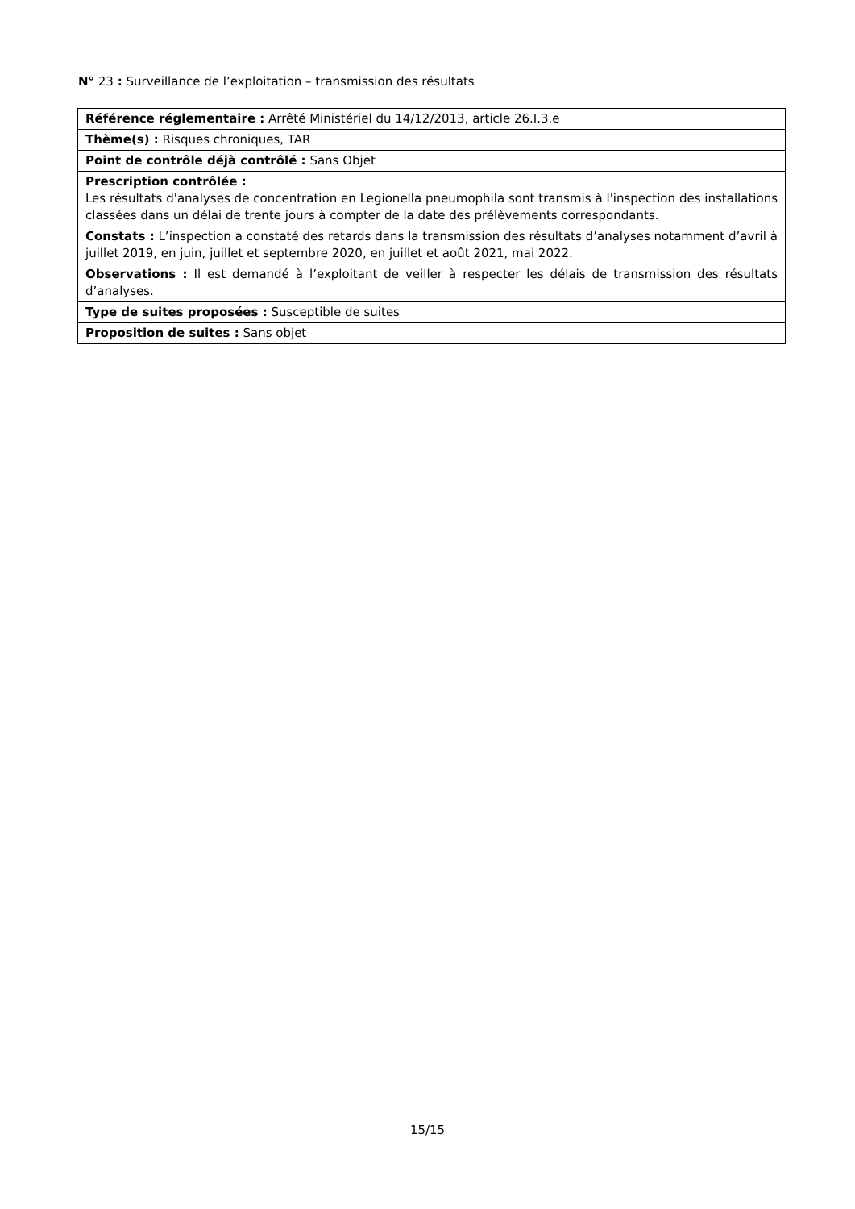N° 23 : Surveillance de l’exploitation – transmission des résultats
| Référence réglementaire : Arrêté Ministériel du 14/12/2013, article 26.I.3.e |
| Thème(s) : Risques chroniques, TAR |
| Point de contrôle déjà contrôlé : Sans Objet |
| Prescription contrôlée : Les résultats d'analyses de concentration en Legionella pneumophila sont transmis à l'inspection des installations classées dans un délai de trente jours à compter de la date des prélèvements correspondants. |
| Constats : L’inspection a constaté des retards dans la transmission des résultats d’analyses notamment d’avril à juillet 2019, en juin, juillet et septembre 2020, en juillet et août 2021, mai 2022. |
| Observations : Il est demandé à l’exploitant de veiller à respecter les délais de transmission des résultats d’analyses. |
| Type de suites proposées : Susceptible de suites |
| Proposition de suites : Sans objet |
15/15